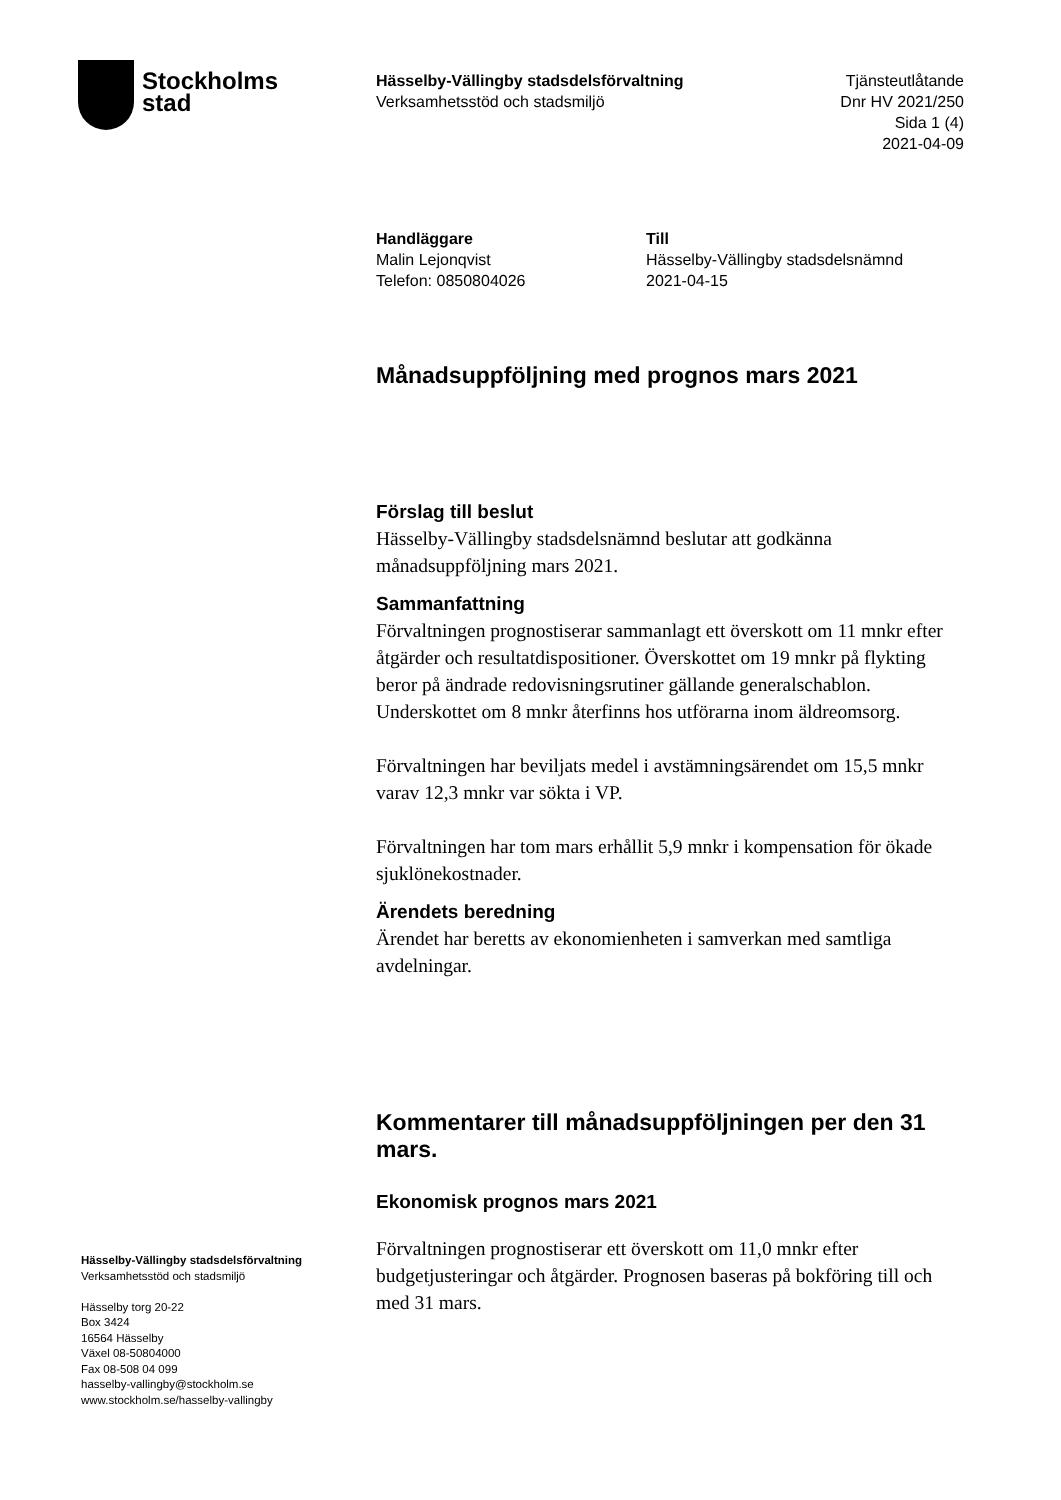Stockholms
stad
Hässelby-Vällingby stadsdelsförvaltning
Verksamhetsstöd och stadsmiljö
Tjänsteutlåtande
Dnr HV 2021/250
Sida 1 (4)
2021-04-09
Handläggare
Malin Lejonqvist
Telefon: 0850804026
Till
Hässelby-Vällingby stadsdelsnämnd
2021-04-15
Månadsuppföljning med prognos mars 2021
Förslag till beslut
Hässelby-Vällingby stadsdelsnämnd beslutar att godkänna månadsuppföljning mars 2021.
Sammanfattning
Förvaltningen prognostiserar sammanlagt ett överskott om 11 mnkr efter åtgärder och resultatdispositioner. Överskottet om 19 mnkr på flykting beror på ändrade redovisningsrutiner gällande generalschablon. Underskottet om 8 mnkr återfinns hos utförarna inom äldreomsorg.
Förvaltningen har beviljats medel i avstämningsärendet om 15,5 mnkr varav 12,3 mnkr var sökta i VP.
Förvaltningen har tom mars erhållit 5,9 mnkr i kompensation för ökade sjuklönekostnader.
Ärendets beredning
Ärendet har beretts av ekonomienheten i samverkan med samtliga avdelningar.
Kommentarer till månadsuppföljningen per den 31 mars.
Ekonomisk prognos mars 2021
Förvaltningen prognostiserar ett överskott om 11,0 mnkr efter budgetjusteringar och åtgärder. Prognosen baseras på bokföring till och med 31 mars.
Hässelby-Vällingby stadsdelsförvaltning
Verksamhetsstöd och stadsmiljö
Hässelby torg 20-22
Box 3424
16564 Hässelby
Växel 08-50804000
Fax 08-508 04 099
hasselby-vallingby@stockholm.se
www.stockholm.se/hasselby-vallingby